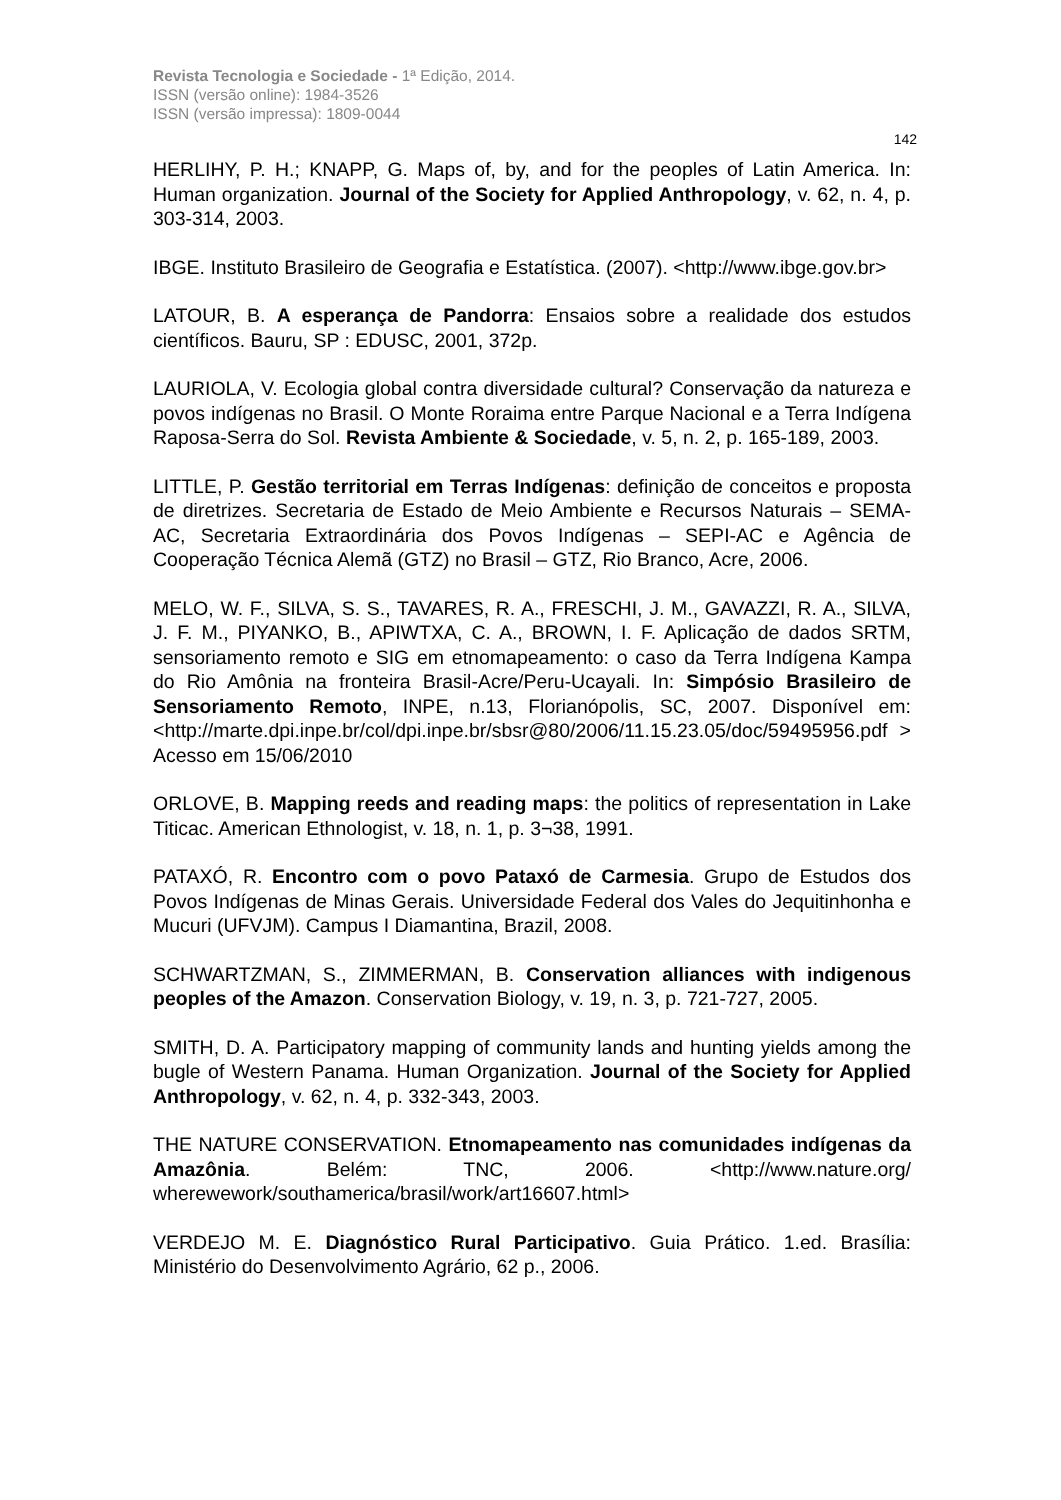Revista Tecnologia e Sociedade - 1ª Edição, 2014.
ISSN (versão online): 1984-3526
ISSN (versão impressa): 1809-0044
142
HERLIHY, P. H.; KNAPP, G. Maps of, by, and for the peoples of Latin America. In: Human organization. Journal of the Society for Applied Anthropology, v. 62, n. 4, p. 303-314, 2003.
IBGE. Instituto Brasileiro de Geografia e Estatística. (2007). <http://www.ibge.gov.br>
LATOUR, B. A esperança de Pandorra: Ensaios sobre a realidade dos estudos científicos. Bauru, SP : EDUSC, 2001, 372p.
LAURIOLA, V. Ecologia global contra diversidade cultural? Conservação da natureza e povos indígenas no Brasil. O Monte Roraima entre Parque Nacional e a Terra Indígena Raposa-Serra do Sol. Revista Ambiente & Sociedade, v. 5, n. 2, p. 165-189, 2003.
LITTLE, P. Gestão territorial em Terras Indígenas: definição de conceitos e proposta de diretrizes. Secretaria de Estado de Meio Ambiente e Recursos Naturais – SEMA-AC, Secretaria Extraordinária dos Povos Indígenas – SEPI-AC e Agência de Cooperação Técnica Alemã (GTZ) no Brasil – GTZ, Rio Branco, Acre, 2006.
MELO, W. F., SILVA, S. S., TAVARES, R. A., FRESCHI, J. M., GAVAZZI, R. A., SILVA, J. F. M., PIYANKO, B., APIWTXA, C. A., BROWN, I. F. Aplicação de dados SRTM, sensoriamento remoto e SIG em etnomapeamento: o caso da Terra Indígena Kampa do Rio Amônia na fronteira Brasil-Acre/Peru-Ucayali. In: Simpósio Brasileiro de Sensoriamento Remoto, INPE, n.13, Florianópolis, SC, 2007. Disponível em: <http://marte.dpi.inpe.br/col/dpi.inpe.br/sbsr@80/2006/11.15.23.05/doc/59495956.pdf > Acesso em 15/06/2010
ORLOVE, B. Mapping reeds and reading maps: the politics of representation in Lake Titicac. American Ethnologist, v. 18, n. 1, p. 3¬38, 1991.
PATAXÓ, R. Encontro com o povo Pataxó de Carmesia. Grupo de Estudos dos Povos Indígenas de Minas Gerais. Universidade Federal dos Vales do Jequitinhonha e Mucuri (UFVJM). Campus I Diamantina, Brazil, 2008.
SCHWARTZMAN, S., ZIMMERMAN, B. Conservation alliances with indigenous peoples of the Amazon. Conservation Biology, v. 19, n. 3, p. 721-727, 2005.
SMITH, D. A. Participatory mapping of community lands and hunting yields among the bugle of Western Panama. Human Organization. Journal of the Society for Applied Anthropology, v. 62, n. 4, p. 332-343, 2003.
THE NATURE CONSERVATION. Etnomapeamento nas comunidades indígenas da Amazônia. Belém: TNC, 2006. <http://www.nature.org/ wherewework/southamerica/brasil/work/art16607.html>
VERDEJO M. E. Diagnóstico Rural Participativo. Guia Prático. 1.ed. Brasília: Ministério do Desenvolvimento Agrário, 62 p., 2006.